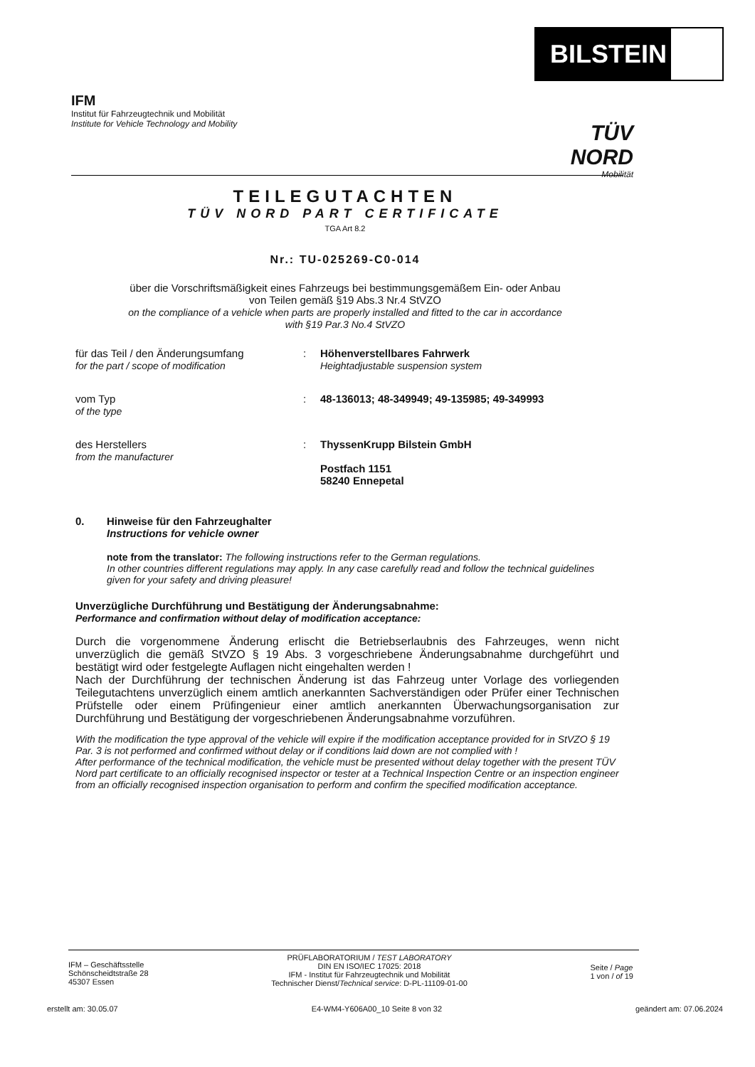BILSTEIN
IFM
Institut für Fahrzeugtechnik und Mobilität
Institute for Vehicle Technology and Mobility
TÜV NORD
Mobilität
TEILEGUTACHTEN
TÜV NORD PART CERTIFICATE
TGA Art 8.2
Nr.: TU-025269-C0-014
über die Vorschriftsmäßigkeit eines Fahrzeugs bei bestimmungsgemäßem Ein- oder Anbau
von Teilen gemäß §19 Abs.3 Nr.4 StVZO
on the compliance of a vehicle when parts are properly installed and fitted to the car in accordance
with §19 Par.3 No.4 StVZO
für das Teil / den Änderungsumfang
for the part / scope of modification
: Höhenverstellbares Fahrwerk
Heightadjustable suspension system
vom Typ
of the type
: 48-136013; 48-349949; 49-135985; 49-349993
des Herstellers
from the manufacturer
: ThyssenKrupp Bilstein GmbH
Postfach 1151
58240 Ennepetal
0. Hinweise für den Fahrzeughalter
Instructions for vehicle owner
note from the translator: The following instructions refer to the German regulations.
In other countries different regulations may apply. In any case carefully read and follow the technical guidelines given for your safety and driving pleasure!
Unverzügliche Durchführung und Bestätigung der Änderungsabnahme:
Performance and confirmation without delay of modification acceptance:
Durch die vorgenommene Änderung erlischt die Betriebserlaubnis des Fahrzeuges, wenn nicht unverzüglich die gemäß StVZO § 19 Abs. 3 vorgeschriebene Änderungsabnahme durchgeführt und bestätigt wird oder festgelegte Auflagen nicht eingehalten werden !
Nach der Durchführung der technischen Änderung ist das Fahrzeug unter Vorlage des vorliegenden Teilegutachtens unverzüglich einem amtlich anerkannten Sachverständigen oder Prüfer einer Technischen Prüfstelle oder einem Prüfingenieur einer amtlich anerkannten Überwachungsorganisation zur Durchführung und Bestätigung der vorgeschriebenen Änderungsabnahme vorzuführen.
With the modification the type approval of the vehicle will expire if the modification acceptance provided for in StVZO § 19 Par. 3 is not performed and confirmed without delay or if conditions laid down are not complied with !
After performance of the technical modification, the vehicle must be presented without delay together with the present TÜV Nord part certificate to an officially recognised inspector or tester at a Technical Inspection Centre or an inspection engineer from an officially recognised inspection organisation to perform and confirm the specified modification acceptance.
IFM – Geschäftsstelle
Schönscheidtstraße 28
45307 Essen
PRÜFLABORATORIUM / TEST LABORATORY
DIN EN ISO/IEC 17025: 2018
IFM - Institut für Fahrzeugtechnik und Mobilität
Technischer Dienst/Technical service: D-PL-11109-01-00
Seite / Page
1 von / of 19
erstellt am: 30.05.07 E4-WM4-Y606A00_10 Seite 8 von 32 geändert am: 07.06.2024